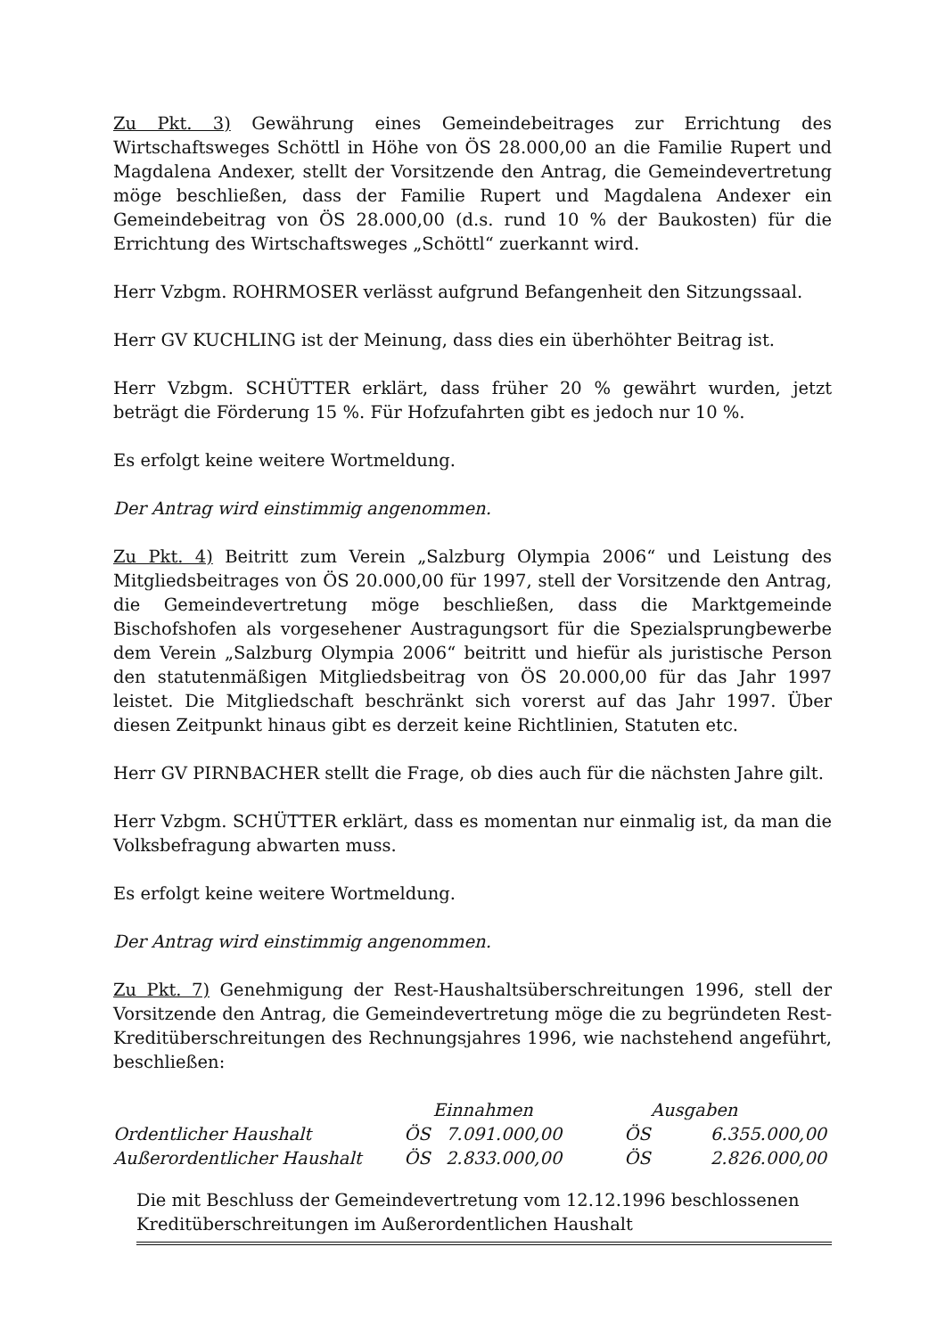Zu Pkt. 3) Gewährung eines Gemeindebeitrages zur Errichtung des Wirtschaftsweges Schöttl in Höhe von ÖS 28.000,00 an die Familie Rupert und Magdalena Andexer, stellt der Vorsitzende den Antrag, die Gemeindevertretung möge beschließen, dass der Familie Rupert und Magdalena Andexer ein Gemeindebeitrag von ÖS 28.000,00 (d.s. rund 10 % der Baukosten) für die Errichtung des Wirtschaftsweges „Schöttl“ zuerkannt wird.
Herr Vzbgm. ROHRMOSER verlässt aufgrund Befangenheit den Sitzungssaal.
Herr GV KUCHLING ist der Meinung, dass dies ein überhöhter Beitrag ist.
Herr Vzbgm. SCHÜTTER erklärt, dass früher 20 % gewährt wurden, jetzt beträgt die Förderung 15 %. Für Hofzufahrten gibt es jedoch nur 10 %.
Es erfolgt keine weitere Wortmeldung.
Der Antrag wird einstimmig angenommen.
Zu Pkt. 4) Beitritt zum Verein „Salzburg Olympia 2006“ und Leistung des Mitgliedsbeitrages von ÖS 20.000,00 für 1997, stell der Vorsitzende den Antrag, die Gemeindevertretung möge beschließen, dass die Marktgemeinde Bischofshofen als vorgesehener Austragungsort für die Spezialsprungbewerbe dem Verein „Salzburg Olympia 2006“ beitritt und hiefür als juristische Person den statutenmäßigen Mitgliedsbeitrag von ÖS 20.000,00 für das Jahr 1997 leistet. Die Mitgliedschaft beschränkt sich vorerst auf das Jahr 1997. Über diesen Zeitpunkt hinaus gibt es derzeit keine Richtlinien, Statuten etc.
Herr GV PIRNBACHER stellt die Frage, ob dies auch für die nächsten Jahre gilt.
Herr Vzbgm. SCHÜTTER erklärt, dass es momentan nur einmalig ist, da man die Volksbefragung abwarten muss.
Es erfolgt keine weitere Wortmeldung.
Der Antrag wird einstimmig angenommen.
Zu Pkt. 7) Genehmigung der Rest-Haushaltsüberschreitungen 1996, stell der Vorsitzende den Antrag, die Gemeindevertretung möge die zu begründeten Rest-Kreditüberschreitungen des Rechnungsjahres 1996, wie nachstehend angeführt, beschließen:
| | Einnahmen | | Ausgaben | |
| --- | --- | --- | --- | --- |
| Ordentlicher Haushalt | ÖS | 7.091.000,00 | ÖS | 6.355.000,00 |
| Außerordentlicher Haushalt | ÖS | 2.833.000,00 | ÖS | 2.826.000,00 |
Die mit Beschluss der Gemeindevertretung vom 12.12.1996 beschlossenen
Kreditüberschreitungen im Außerordentlichen Haushalt